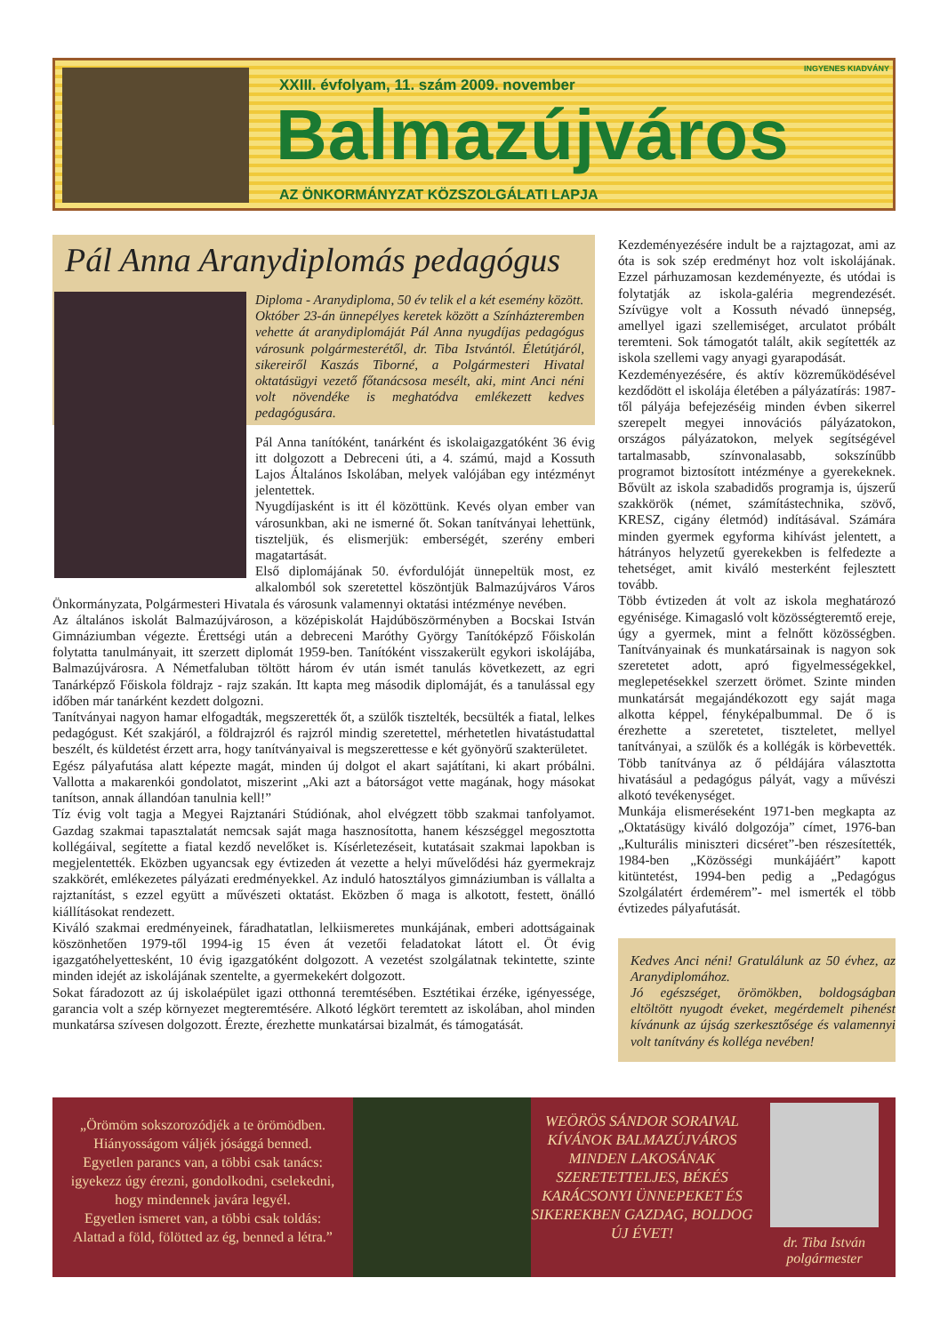XXIII. évfolyam, 11. szám 2009. november
Balmazújváros
AZ ÖNKORMÁNYZAT KÖZSZOLGÁLATI LAPJA
INGYENES KIADVÁNY
Pál Anna Aranydiplomás pedagógus
Diploma - Aranydiploma, 50 év telik el a két esemény között.
Október 23-án ünnepélyes keretek között a Színházteremben vehette át aranydiplomáját Pál Anna nyugdíjas pedagógus városunk polgármesterétől, dr. Tiba Istvántól. Életútjáról, sikereiről Kaszás Tiborné, a Polgármesteri Hivatal oktatásügyi vezető főtanácsosa mesélt, aki, mint Anci néni volt növendéke is meghatódva emlékezett kedves pedagógusára.
Pál Anna tanítóként, tanárként és iskolaigazgatóként 36 évig itt dolgozott a Debreceni úti, a 4. számú, majd a Kossuth Lajos Általános Iskolában, melyek valójában egy intézményt jelentettek.
Nyugdíjasként is itt él közöttünk. Kevés olyan ember van városunkban, aki ne ismerné őt. Sokan tanítványai lehettünk, tiszteljük, és elismerjük: emberségét, szerény emberi magatartását.
Első diplomájának 50. évfordulóját ünnepeltük most, ez alkalomból sok szeretettel köszöntjük Balmazújváros Város Önkormányzata, Polgármesteri Hivatala és városunk valamennyi oktatási intézménye nevében.
Az általános iskolát Balmazújvároson, a középiskolát Hajdúböszörményben a Bocskai István Gimnáziumban végezte. Érettségi után a debreceni Maróthy György Tanítóképző Főiskolán folytatta tanulmányait, itt szerzett diplomát 1959-ben. Tanítóként visszakerült egykori iskolájába, Balmazújvárosra. A Németfaluban töltött három év után ismét tanulás következett, az egri Tanárképző Főiskola földrajz - rajz szakán. Itt kapta meg második diplomáját, és a tanulással egy időben már tanárként kezdett dolgozni.
Tanítványai nagyon hamar elfogadták, megszerették őt, a szülők tisztelték, becsülték a fiatal, lelkes pedagógust. Két szakjáról, a földrajzról és rajzról mindig szeretettel, mérhetetlen hivatástudattal beszélt, és küldetést érzett arra, hogy tanítványaival is megszerettesse e két gyönyörű szakterületet.
Egész pályafutása alatt képezte magát, minden új dolgot el akart sajátítani, ki akart próbálni. Vallotta a makarenkói gondolatot, miszerint „Aki azt a bátorságot vette magának, hogy másokat tanítson, annak állandóan tanulnia kell!”
Tíz évig volt tagja a Megyei Rajztanári Stúdiónak, ahol elvégzett több szakmai tanfolyamot. Gazdag szakmai tapasztalatát nemcsak saját maga hasznosította, hanem készséggel megosztotta kollégáival, segítette a fiatal kezdő nevelőket is. Kísérletezéseit, kutatásait szakmai lapokban is megjelentették. Eközben ugyancsak egy évtizeden át vezette a helyi művelődési ház gyermekrajz szakkörét, emlékezetes pályázati eredményekkel. Az induló hatosztályos gimnáziumban is vállalta a rajztanítást, s ezzel együtt a művészeti oktatást. Eközben ő maga is alkotott, festett, önálló kiállításokat rendezett.
Kiváló szakmai eredményeinek, fáradhatatlan, lelkiismeretes munkájának, emberi adottságainak köszönhetően 1979-től 1994-ig 15 éven át vezetői feladatokat látott el. Öt évig igazgatóhelyettesként, 10 évig igazgatóként dolgozott. A vezetést szolgálatnak tekintette, szinte minden idejét az iskolájának szentelte, a gyermekekért dolgozott.
Sokat fáradozott az új iskolaépület igazi otthonná teremtésében. Esztétikai érzéke, igényessége, garancia volt a szép környezet megteremtésére. Alkotó légkört teremtett az iskolában, ahol minden munkatársa szívesen dolgozott. Érezte, érezhette munkatársai bizalmát, és támogatását.
Kezdeményezésére indult be a rajztagozat, ami az óta is sok szép eredményt hoz volt iskolájának. Ezzel párhuzamosan kezdeményezte, és utódai is folytatják az iskola-galéria megrendezését. Szívügye volt a Kossuth névadó ünnepség, amellyel igazi szellemiséget, arculatot próbált teremteni. Sok támogatót talált, akik segítették az iskola szellemi vagy anyagi gyarapodását.
Kezdeményezésére, és aktív közreműködésével kezdődött el iskolája életében a pályázatírás: 1987-től pályája befejezéséig minden évben sikerrel szerepelt megyei innovációs pályázatokon, országos pályázatokon, melyek segítségével tartalmasabb, színvonalasabb, sokszínűbb programot biztosított intézménye a gyerekeknek. Bővült az iskola szabadidős programja is, újszerű szakkörök (német, számítástechnika, szövő, KRESZ, cigány életmód) indításával. Számára minden gyermek egyforma kihívást jelentett, a hátrányos helyzetű gyerekekben is felfedezte a tehetséget, amit kiváló mesterként fejlesztett tovább.
Több évtizeden át volt az iskola meghatározó egyénisége. Kimagasló volt közösségteremtő ereje, úgy a gyermek, mint a felnőtt közösségben. Tanítványainak és munkatársainak is nagyon sok szeretetet adott, apró figyelmességekkel, meglepetésekkel szerzett örömet. Szinte minden munkatársát megajándékozott egy saját maga alkotta képpel, fényképalbummal. De ő is érezhette a szeretetet, tiszteletet, mellyel tanítványai, a szülők és a kollégák is körbevették. Több tanítványa az ő példájára választotta hivatásául a pedagógus pályát, vagy a művészi alkotó tevékenységet.
Munkája elismeréseként 1971-ben megkapta az „Oktatásügy kiváló dolgozója” címet, 1976-ban „Kulturális miniszteri dicséret”-ben részesítették, 1984-ben „Közösségi munkájáért” kapott kitüntetést, 1994-ben pedig a „Pedagógus Szolgálatért érdemérem”- mel ismerték el több évtizedes pályafutását.
Kedves Anci néni! Gratulálunk az 50 évhez, az Aranydiplomához.
Jó egészséget, örömökben, boldogságban eltöltött nyugodt éveket, megérdemelt pihenést kívánunk az újság szerkesztősége és valamennyi volt tanítvány és kolléga nevében!
„Örömöm sokszorozódjék a te örömödben.
Hiányosságom váljék jósággá benned.
Egyetlen parancs van, a többi csak tanács:
igyekezz úgy érezni, gondolkodni, cselekedni,
hogy mindennek javára legyél.
Egyetlen ismeret van, a többi csak toldás:
Alattad a föld, fölötted az ég, benned a létra.”
WEÖRÖS SÁNDOR SORAIVAL KÍVÁNOK BALMAZÚJVÁROS MINDEN LAKOSÁNAK SZERETETTELJES, BÉKÉS KARÁCSONYI ÜNNEPEKET ÉS SIKEREKBEN GAZDAG, BOLDOG ÚJ ÉVET!
dr. Tiba István
polgármester